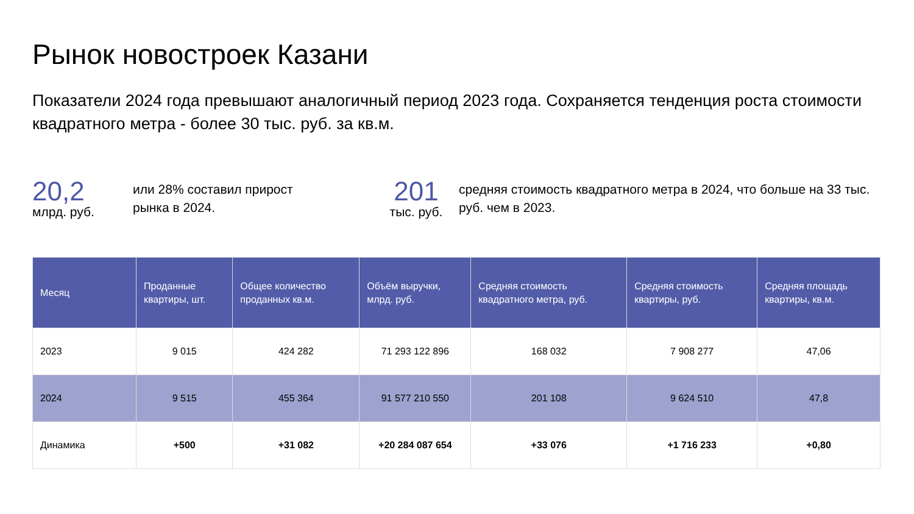Рынок новостроек Казани
Показатели 2024 года превышают аналогичный период 2023 года. Сохраняется тенденция роста стоимости квадратного метра - более 30 тыс. руб. за кв.м.
20,2
млрд. руб.
или 28% составил прирост
рынка в 2024.
201
тыс. руб.
средняя стоимость квадратного метра в 2024, что больше на 33 тыс. руб. чем в 2023.
| Месяц | Проданные квартиры, шт. | Общее количество проданных кв.м. | Объём выручки, млрд. руб. | Средняя стоимость квадратного метра, руб. | Средняя стоимость квартиры, руб. | Средняя площадь квартиры, кв.м. |
| --- | --- | --- | --- | --- | --- | --- |
| 2023 | 9 015 | 424 282 | 71 293 122 896 | 168 032 | 7 908 277 | 47,06 |
| 2024 | 9 515 | 455 364 | 91 577 210 550 | 201 108 | 9 624 510 | 47,8 |
| Динамика | +500 | +31 082 | +20 284 087 654 | +33 076 | +1 716 233 | +0,80 |